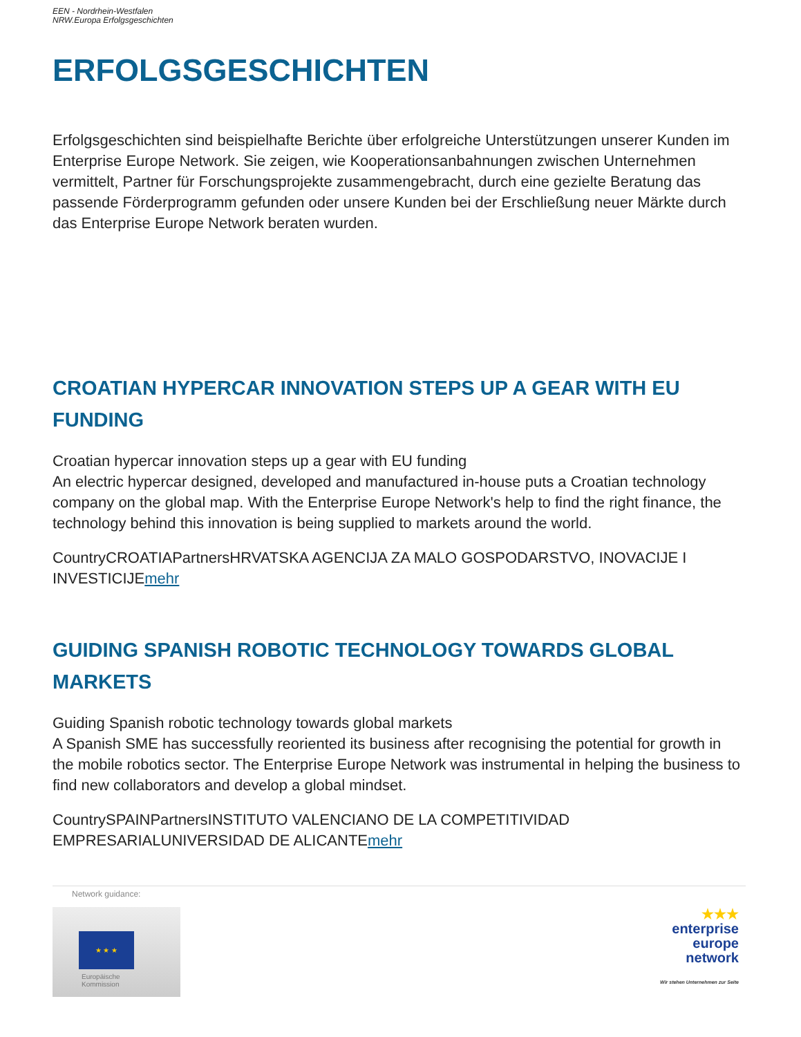EEN - Nordrhein-Westfalen
NRW.Europa Erfolgsgeschichten
ERFOLGSGESCHICHTEN
Erfolgsgeschichten sind beispielhafte Berichte über erfolgreiche Unterstützungen unserer Kunden im Enterprise Europe Network. Sie zeigen, wie Kooperationsanbahnungen zwischen Unternehmen vermittelt, Partner für Forschungsprojekte zusammengebracht, durch eine gezielte Beratung das passende Förderprogramm gefunden oder unsere Kunden bei der Erschließung neuer Märkte durch das Enterprise Europe Network beraten wurden.
CROATIAN HYPERCAR INNOVATION STEPS UP A GEAR WITH EU FUNDING
Croatian hypercar innovation steps up a gear with EU funding
An electric hypercar designed, developed and manufactured in-house puts a Croatian technology company on the global map. With the Enterprise Europe Network's help to find the right finance, the technology behind this innovation is being supplied to markets around the world.
CountryCROATIAPartnersHRVATSKA AGENCIJA ZA MALO GOSPODARSTVO, INOVACIJE I INVESTICIJEmehr
GUIDING SPANISH ROBOTIC TECHNOLOGY TOWARDS GLOBAL MARKETS
Guiding Spanish robotic technology towards global markets
A Spanish SME has successfully reoriented its business after recognising the potential for growth in the mobile robotics sector. The Enterprise Europe Network was instrumental in helping the business to find new collaborators and develop a global mindset.
CountrySPAINPartnersINSTITUTO VALENCIANO DE LA COMPETITIVIDAD EMPRESARIALUNIVERSIDAD DE ALICANTEmehr
Network guidance:
★ ★ ★
Europäische
Kommission
★★★
enterprise
europe
network
Wir stehen Unternehmen zur Seite